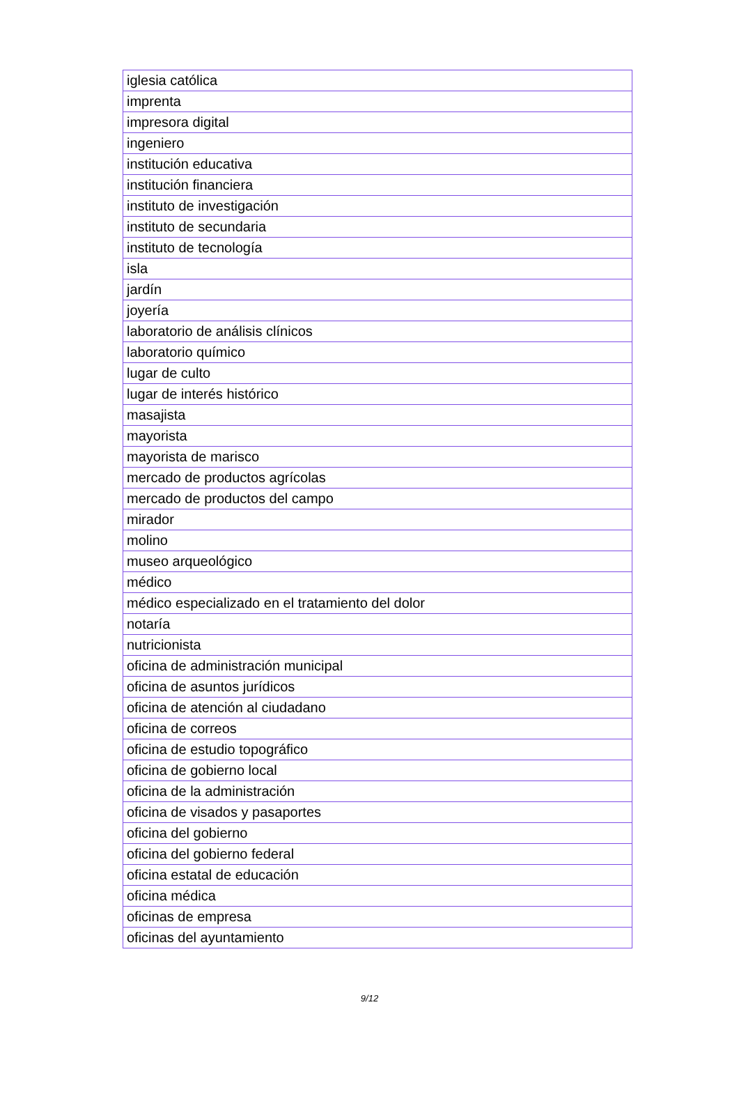| iglesia católica |
| imprenta |
| impresora digital |
| ingeniero |
| institución educativa |
| institución financiera |
| instituto de investigación |
| instituto de secundaria |
| instituto de tecnología |
| isla |
| jardín |
| joyería |
| laboratorio de análisis clínicos |
| laboratorio químico |
| lugar de culto |
| lugar de interés histórico |
| masajista |
| mayorista |
| mayorista de marisco |
| mercado de productos agrícolas |
| mercado de productos del campo |
| mirador |
| molino |
| museo arqueológico |
| médico |
| médico especializado en el tratamiento del dolor |
| notaría |
| nutricionista |
| oficina de administración municipal |
| oficina de asuntos jurídicos |
| oficina de atención al ciudadano |
| oficina de correos |
| oficina de estudio topográfico |
| oficina de gobierno local |
| oficina de la administración |
| oficina de visados y pasaportes |
| oficina del gobierno |
| oficina del gobierno federal |
| oficina estatal de educación |
| oficina médica |
| oficinas de empresa |
| oficinas del ayuntamiento |
9/12